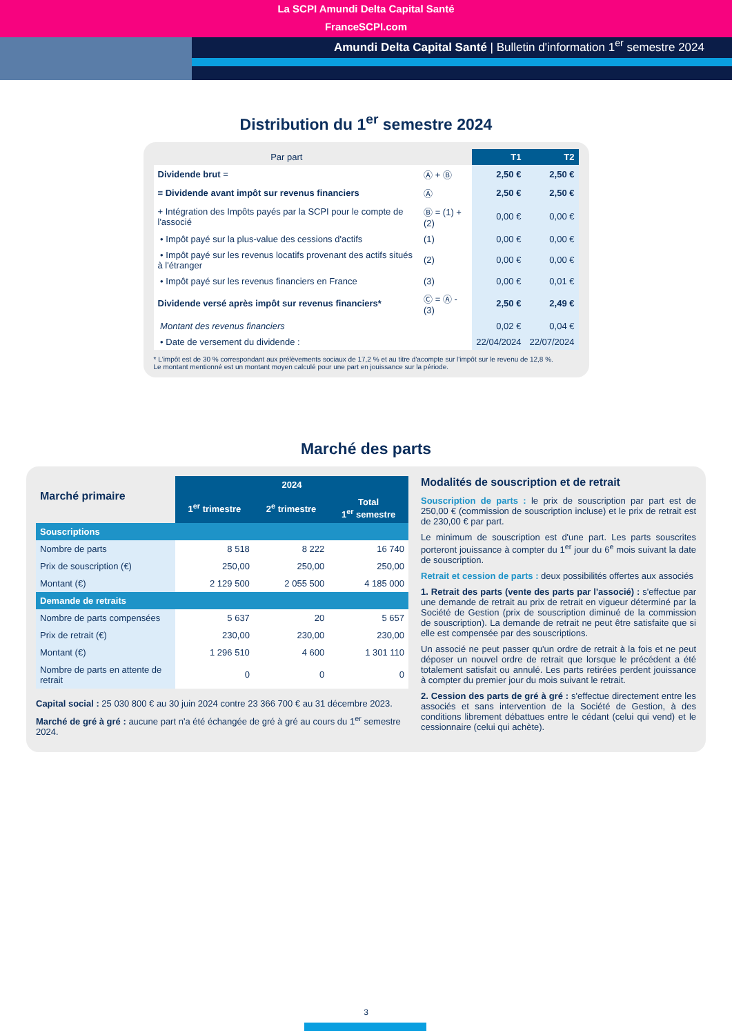La SCPI Amundi Delta Capital Santé
FranceSCPI.com
Amundi Delta Capital Santé | Bulletin d'information 1<sup>er</sup> semestre 2024
Distribution du 1<sup>er</sup> semestre 2024
| Par part | | T1 | T2 |
| Dividende brut = | Ⓐ + Ⓑ | 2,50 € | 2,50 € |
| = Dividende avant impôt sur revenus financiers | Ⓐ | 2,50 € | 2,50 € |
| + Intégration des Impôts payés par la SCPI pour le compte de l'associé | Ⓑ = (1) + (2) | 0,00 € | 0,00 € |
| • Impôt payé sur la plus-value des cessions d'actifs | (1) | 0,00 € | 0,00 € |
| • Impôt payé sur les revenus locatifs provenant des actifs situés à l'étranger | (2) | 0,00 € | 0,00 € |
| • Impôt payé sur les revenus financiers en France | (3) | 0,00 € | 0,01 € |
| Dividende versé après impôt sur revenus financiers* | Ⓒ = Ⓐ - (3) | 2,50 € | 2,49 € |
| Montant des revenus financiers | | 0,02 € | 0,04 € |
| • Date de versement du dividende : | | 22/04/2024 | 22/07/2024 |
* L'impôt est de 30 % correspondant aux prélèvements sociaux de 17,2 % et au titre d'acompte sur l'impôt sur le revenu de 12,8 %.
Le montant mentionné est un montant moyen calculé pour une part en jouissance sur la période.
Marché des parts
| Marché primaire | 2024 | | |
| | 1<sup>er</sup> trimestre | 2<sup>e</sup> trimestre | Total 1<sup>er</sup> semestre |
| Souscriptions | | | |
| Nombre de parts | 8 518 | 8 222 | 16 740 |
| Prix de souscription (€) | 250,00 | 250,00 | 250,00 |
| Montant (€) | 2 129 500 | 2 055 500 | 4 185 000 |
| Demande de retraits | | | |
| Nombre de parts compensées | 5 637 | 20 | 5 657 |
| Prix de retrait (€) | 230,00 | 230,00 | 230,00 |
| Montant (€) | 1 296 510 | 4 600 | 1 301 110 |
| Nombre de parts en attente de retrait | 0 | 0 | 0 |
Capital social : 25 030 800 € au 30 juin 2024 contre 23 366 700 € au 31 décembre 2023.
Marché de gré à gré : aucune part n'a été échangée de gré à gré au cours du 1<sup>er</sup> semestre 2024.
Modalités de souscription et de retrait
Souscription de parts : le prix de souscription par part est de 250,00 € (commission de souscription incluse) et le prix de retrait est de 230,00 € par part.
Le minimum de souscription est d'une part. Les parts souscrites porteront jouissance à compter du 1<sup>er</sup> jour du 6<sup>e</sup> mois suivant la date de souscription.
Retrait et cession de parts : deux possibilités offertes aux associés
1. Retrait des parts (vente des parts par l'associé) : s'effectue par une demande de retrait au prix de retrait en vigueur déterminé par la Société de Gestion (prix de souscription diminué de la commission de souscription). La demande de retrait ne peut être satisfaite que si elle est compensée par des souscriptions.
Un associé ne peut passer qu'un ordre de retrait à la fois et ne peut déposer un nouvel ordre de retrait que lorsque le précédent a été totalement satisfait ou annulé. Les parts retirées perdent jouissance à compter du premier jour du mois suivant le retrait.
2. Cession des parts de gré à gré : s'effectue directement entre les associés et sans intervention de la Société de Gestion, à des conditions librement débattues entre le cédant (celui qui vend) et le cessionnaire (celui qui achète).
3